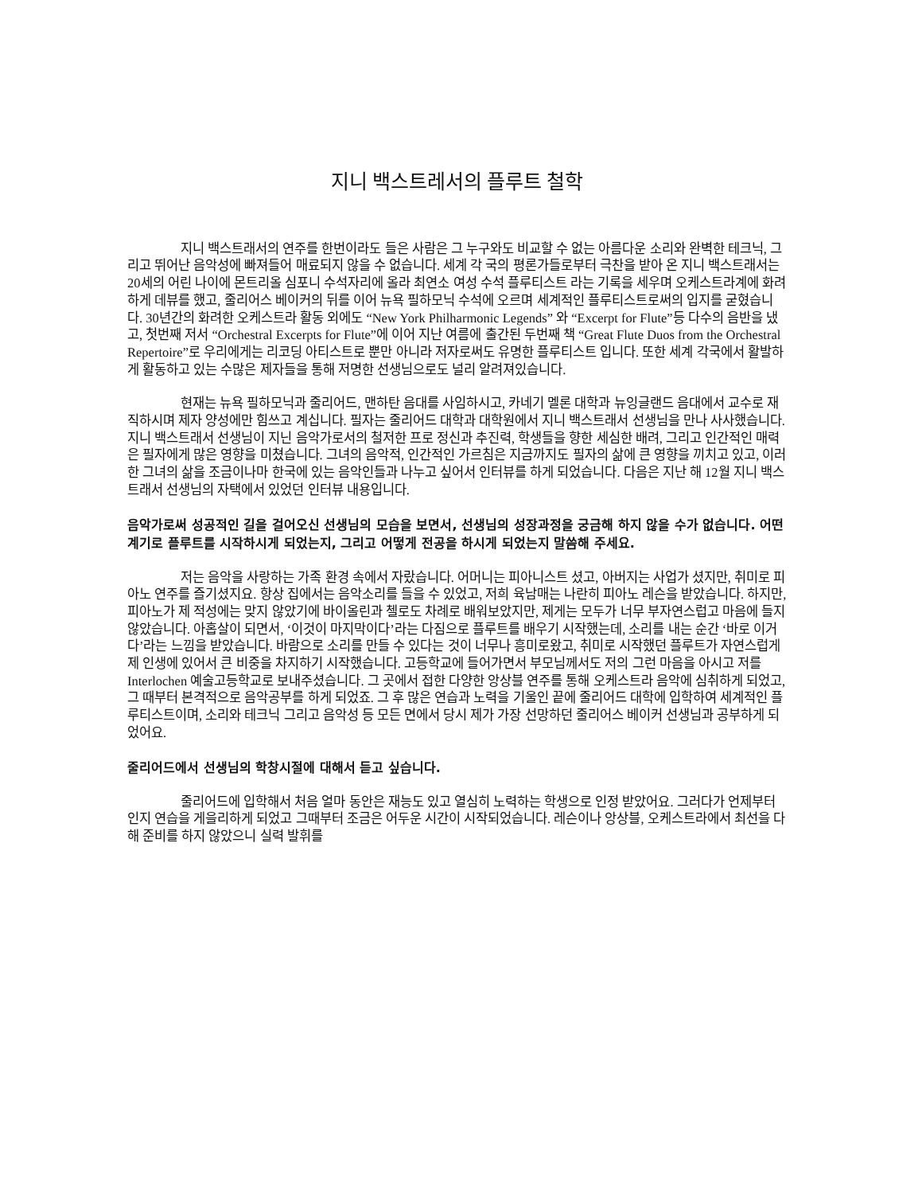지니 백스트레서의 플루트 철학
지니 백스트래서의 연주를 한번이라도 들은 사람은 그 누구와도 비교할 수 없는 아름다운 소리와 완벽한 테크닉, 그리고 뛰어난 음악성에 빠져들어 매료되지 않을 수 없습니다. 세계 각 국의 평론가들로부터 극찬을 받아 온 지니 백스트래서는 20세의 어린 나이에 몬트리올 심포니 수석자리에 올라 최연소 여성 수석 플루티스트 라는 기록을 세우며 오케스트라계에 화려하게 데뷰를 했고, 줄리어스 베이커의 뒤를 이어 뉴욕 필하모닉 수석에 오르며 세계적인 플루티스트로써의 입지를 굳혔습니다. 30년간의 화려한 오케스트라 활동 외에도 “New York Philharmonic Legends” 와 “Excerpt for Flute”등 다수의 음반을 냈고, 첫번째 저서 “Orchestral Excerpts for Flute”에 이어 지난 여름에 출간된 두번째 책 “Great Flute Duos from the Orchestral Repertoire”로 우리에게는 리코딩 아티스트로 뿐만 아니라 저자로써도 유명한 플루티스트 입니다. 또한 세계 각국에서 활발하게 활동하고 있는 수많은 제자들을 통해 저명한 선생님으로도 널리 알려져있습니다.
현재는 뉴욕 필하모닉과 줄리어드, 맨하탄 음대를 사임하시고, 카네기 멜론 대학과 뉴잉글랜드 음대에서 교수로 재직하시며 제자 양성에만 힘쓰고 계십니다. 필자는 줄리어드 대학과 대학원에서 지니 백스트래서 선생님을 만나 사사했습니다. 지니 백스트래서 선생님이 지닌 음악가로서의 철저한 프로 정신과 추진력, 학생들을 향한 세심한 배려, 그리고 인간적인 매력은 필자에게 많은 영향을 미쳤습니다. 그녀의 음악적, 인간적인 가르침은 지금까지도 필자의 삶에 큰 영향을 끼치고 있고, 이러한 그녀의 삶을 조금이나마 한국에 있는 음악인들과 나누고 싶어서 인터뷰를 하게 되었습니다. 다음은 지난 해 12월 지니 백스트래서 선생님의 자택에서 있었던 인터뷰 내용입니다.
음악가로써 성공적인 길을 걸어오신 선생님의 모습을 보면서, 선생님의 성장과정을 궁금해 하지 않을 수가 없습니다. 어떤 계기로 플루트를 시작하시게 되었는지, 그리고 어떻게 전공을 하시게 되었는지 말씀해 주세요.
저는 음악을 사랑하는 가족 환경 속에서 자랐습니다. 어머니는 피아니스트 셨고, 아버지는 사업가 셨지만, 취미로 피아노 연주를 즐기셨지요. 항상 집에서는 음악소리를 들을 수 있었고, 저희 육남매는 나란히 피아노 레슨을 받았습니다. 하지만, 피아노가 제 적성에는 맞지 않았기에 바이올린과 첼로도 차례로 배워보았지만, 제게는 모두가 너무 부자연스럽고 마음에 들지 않았습니다. 아홉살이 되면서, ‘이것이 마지막이다’라는 다짐으로 플루트를 배우기 시작했는데, 소리를 내는 순간 ‘바로 이거다’라는 느낌을 받았습니다. 바람으로 소리를 만들 수 있다는 것이 너무나 흥미로왔고, 취미로 시작했던 플루트가 자연스럽게 제 인생에 있어서 큰 비중을 차지하기 시작했습니다. 고등학교에 들어가면서 부모님께서도 저의 그런 마음을 아시고 저를 Interlochen 예술고등학교로 보내주셨습니다. 그 곳에서 접한 다양한 앙상블 연주를 통해 오케스트라 음악에 심취하게 되었고, 그 때부터 본격적으로 음악공부를 하게 되었죠. 그 후 많은 연습과 노력을 기울인 끝에 줄리어드 대학에 입학하여 세계적인 플루티스트이며, 소리와 테크닉 그리고 음악성 등 모든 면에서 당시 제가 가장 선망하던 줄리어스 베이커 선생님과 공부하게 되었어요.
줄리어드에서 선생님의 학창시절에 대해서 듣고 싶습니다.
줄리어드에 입학해서 처음 얼마 동안은 재능도 있고 열심히 노력하는 학생으로 인정 받았어요. 그러다가 언제부터인지 연습을 게을리하게 되었고 그때부터 조금은 어두운 시간이 시작되었습니다. 레슨이나 앙상블, 오케스트라에서 최선을 다해 준비를 하지 않았으니 실력 발휘를